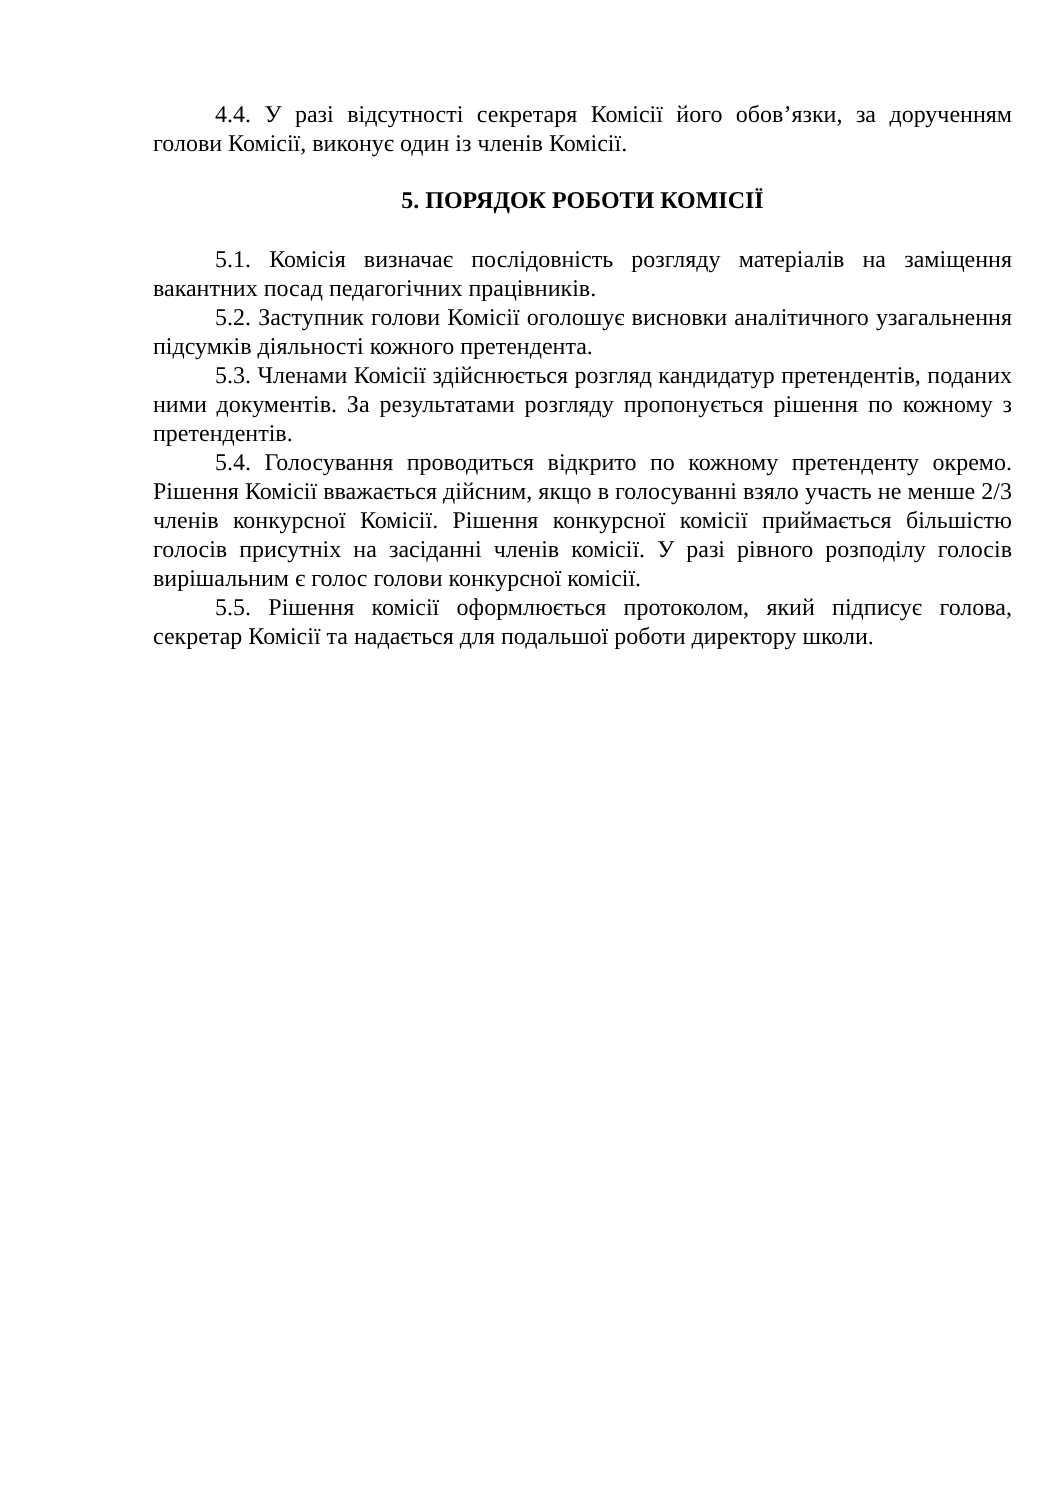4.4. У разі відсутності секретаря Комісії його обов’язки, за дорученням голови Комісії, виконує один із членів Комісії.
5. ПОРЯДОК РОБОТИ КОМІСІЇ
5.1. Комісія визначає послідовність розгляду матеріалів на заміщення вакантних посад педагогічних працівників.
5.2. Заступник голови Комісії оголошує висновки аналітичного узагальнення підсумків діяльності кожного претендента.
5.3. Членами Комісії здійснюється розгляд кандидатур претендентів, поданих ними документів. За результатами розгляду пропонується рішення по кожному з претендентів.
5.4. Голосування проводиться відкрито по кожному претенденту окремо. Рішення Комісії вважається дійсним, якщо в голосуванні взяло участь не менше 2/3 членів конкурсної Комісії. Рішення конкурсної комісії приймається більшістю голосів присутніх на засіданні членів комісії. У разі рівного розподілу голосів вирішальним є голос голови конкурсної комісії.
5.5. Рішення комісії оформлюється протоколом, який підписує голова, секретар Комісії та надається для подальшої роботи директору школи.